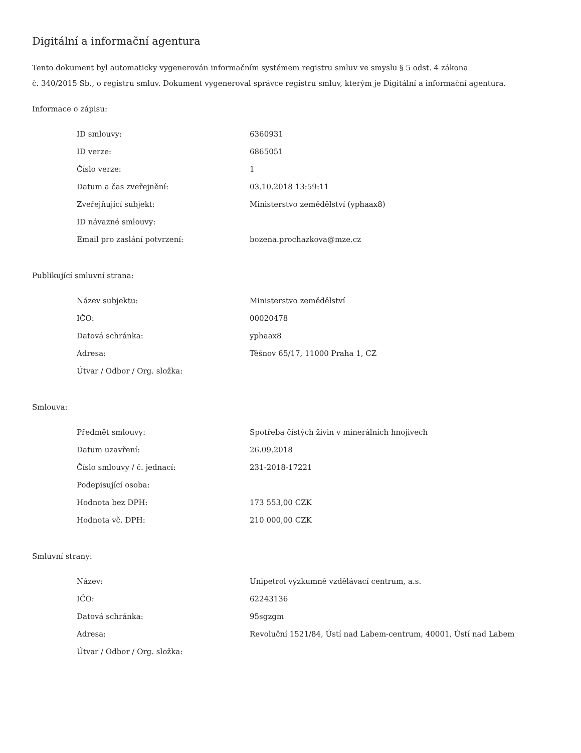Digitální a informační agentura
Tento dokument byl automaticky vygenerován informačním systémem registru smluv ve smyslu § 5 odst. 4 zákona
č. 340/2015 Sb., o registru smluv. Dokument vygeneroval správce registru smluv, kterým je Digitální a informační agentura.
Informace o zápisu:
| ID smlouvy: | 6360931 |
| ID verze: | 6865051 |
| Číslo verze: | 1 |
| Datum a čas zveřejnění: | 03.10.2018 13:59:11 |
| Zveřejňující subjekt: | Ministerstvo zemědělství (yphaax8) |
| ID návazné smlouvy: | |
| Email pro zaslání potvrzení: | bozena.prochazkova@mze.cz |
Publikující smluvní strana:
| Název subjektu: | Ministerstvo zemědělství |
| IČO: | 00020478 |
| Datová schránka: | yphaax8 |
| Adresa: | Těšnov 65/17, 11000 Praha 1, CZ |
| Útvar / Odbor / Org. složka: | |
Smlouva:
| Předmět smlouvy: | Spotřeba čistých živin v minerálních hnojivech |
| Datum uzavření: | 26.09.2018 |
| Číslo smlouvy / č. jednací: | 231-2018-17221 |
| Podepisující osoba: | |
| Hodnota bez DPH: | 173 553,00 CZK |
| Hodnota vč. DPH: | 210 000,00 CZK |
Smluvní strany:
| Název: | Unipetrol výzkumně vzdělávací centrum, a.s. |
| IČO: | 62243136 |
| Datová schránka: | 95sgzgm |
| Adresa: | Revoluční 1521/84, Ústí nad Labem-centrum, 40001, Ústí nad Labem |
| Útvar / Odbor / Org. složka: | |